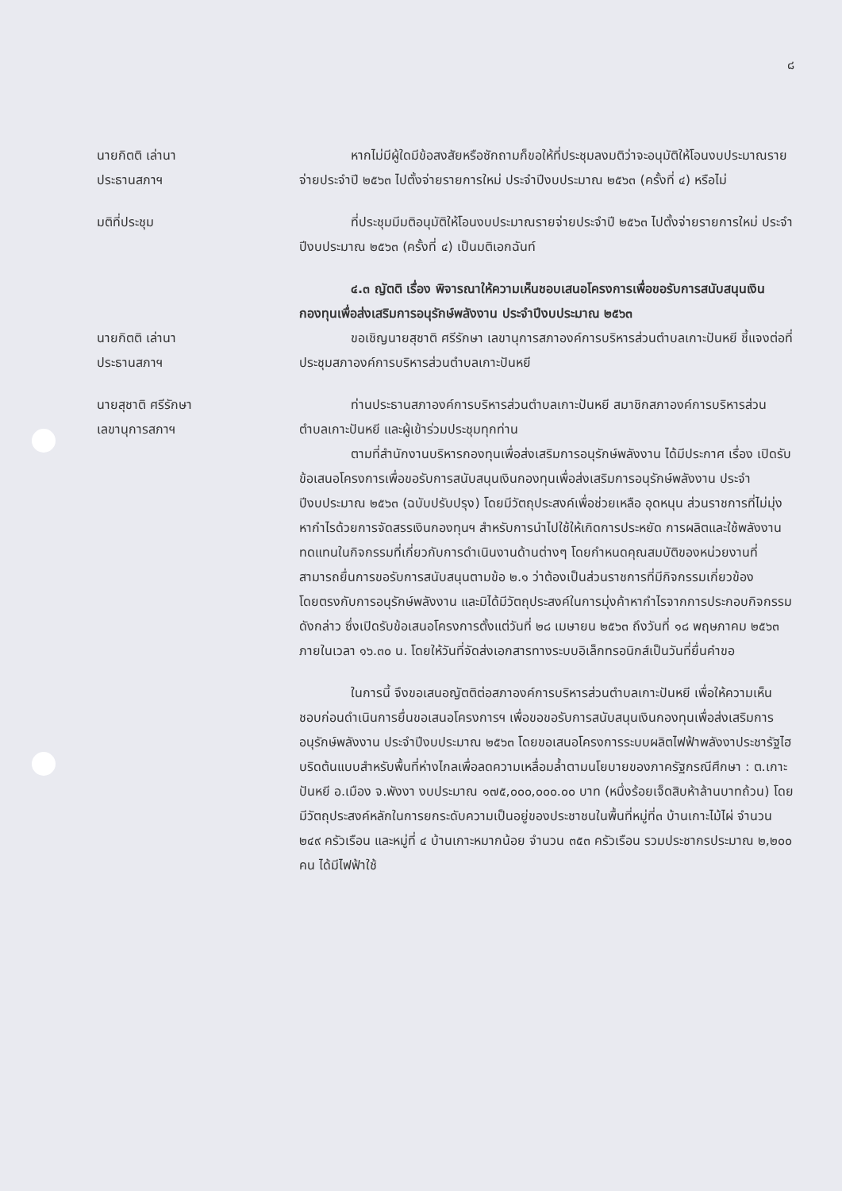๘
นายกิตติ เล่านา
ประธานสภาฯ
หากไม่มีผู้ใดมีข้อสงสัยหรือซักถามก็ขอให้ที่ประชุมลงมติว่าจะอนุมัติให้โอนงบประมาณรายจ่ายประจำปี ๒๕๖๓ ไปตั้งจ่ายรายการใหม่ ประจำปีงบประมาณ ๒๕๖๓ (ครั้งที่ ๔) หรือไม่
มติที่ประชุม ที่ประชุมมีมติอนุมัติให้โอนงบประมาณรายจ่ายประจำปี ๒๕๖๓ ไปตั้งจ่ายรายการใหม่ ประจำปีงบประมาณ ๒๕๖๓ (ครั้งที่ ๔) เป็นมติเอกฉันท์
๔.๓ ญัตติ เรื่อง พิจารณาให้ความเห็นชอบเสนอโครงการเพื่อขอรับการสนับสนุนเงินกองทุนเพื่อส่งเสริมการอนุรักษ์พลังงาน ประจำปีงบประมาณ ๒๕๖๓
นายกิตติ เล่านา
ประธานสภาฯ
ขอเชิญนายสุชาติ ศรีรักษา เลขานุการสภาองค์การบริหารส่วนตำบลเกาะปันหยี ชี้แจงต่อที่ประชุมสภาองค์การบริหารส่วนตำบลเกาะปันหยี
นายสุชาติ ศรีรักษา
เลขานุการสภาฯ
ท่านประธานสภาองค์การบริหารส่วนตำบลเกาะปันหยี สมาชิกสภาองค์การบริหารส่วนตำบลเกาะปันหยี และผู้เข้าร่วมประชุมทุกท่าน
ตามที่สำนักงานบริหารกองทุนเพื่อส่งเสริมการอนุรักษ์พลังงาน ได้มีประกาศ เรื่อง เปิดรับข้อเสนอโครงการเพื่อขอรับการสนับสนุนเงินกองทุนเพื่อส่งเสริมการอนุรักษ์พลังงาน ประจำปีงบประมาณ ๒๕๖๓ (ฉบับปรับปรุง) โดยมีวัตถุประสงค์เพื่อช่วยเหลือ อุดหนุน ส่วนราชการที่ไม่มุ่งหากำไรด้วยการจัดสรรเงินกองทุนฯ สำหรับการนำไปใช้ให้เกิดการประหยัด การผลิตและใช้พลังงานทดแทนในกิจกรรมที่เกี่ยวกับการดำเนินงานด้านต่างๆ โดยกำหนดคุณสมบัติของหน่วยงานที่สามารถยื่นการขอรับการสนับสนุนตามข้อ ๒.๑ ว่าต้องเป็นส่วนราชการที่มีกิจกรรมเกี่ยวข้องโดยตรงกับการอนุรักษ์พลังงาน และมิได้มีวัตถุประสงค์ในการมุ่งค้าหากำไรจากการประกอบกิจกรรมดังกล่าว ซึ่งเปิดรับข้อเสนอโครงการตั้งแต่วันที่ ๒๘ เมษายน ๒๕๖๓ ถึงวันที่ ๑๘ พฤษภาคม ๒๕๖๓ ภายในเวลา ๑๖.๓๐ น. โดยให้วันที่จัดส่งเอกสารทางระบบอิเล็กทรอนิกส์เป็นวันที่ยื่นคำขอ
ในการนี้ จึงขอเสนอญัตติต่อสภาองค์การบริหารส่วนตำบลเกาะปันหยี เพื่อให้ความเห็นชอบก่อนดำเนินการยื่นขอเสนอโครงการฯ เพื่อขอขอรับการสนับสนุนเงินกองทุนเพื่อส่งเสริมการอนุรักษ์พลังงาน ประจำปีงบประมาณ ๒๕๖๓ โดยขอเสนอโครงการระบบผลิตไฟฟ้าพลังงาประชารัฐไฮบริดต้นแบบสำหรับพื้นที่ห่างไกลเพื่อลดความเหลื่อมล้ำตามนโยบายของภาครัฐกรณีศึกษา : ต.เกาะปันหยี อ.เมือง จ.พังงา งบประมาณ ๑๗๕,๐๐๐,๐๐๐.๐๐ บาท (หนึ่งร้อยเจ็ดสิบห้าล้านบาทถ้วน) โดยมีวัตถุประสงค์หลักในการยกระดับความเป็นอยู่ของประชาชนในพื้นที่หมู่ที่๓ บ้านเกาะไม้ไผ่ จำนวน ๒๔๙ ครัวเรือน และหมู่ที่ ๔ บ้านเกาะหมากน้อย จำนวน ๓๕๓ ครัวเรือน รวมประชากรประมาณ ๒,๒๐๐ คน ได้มีไฟฟ้าใช้